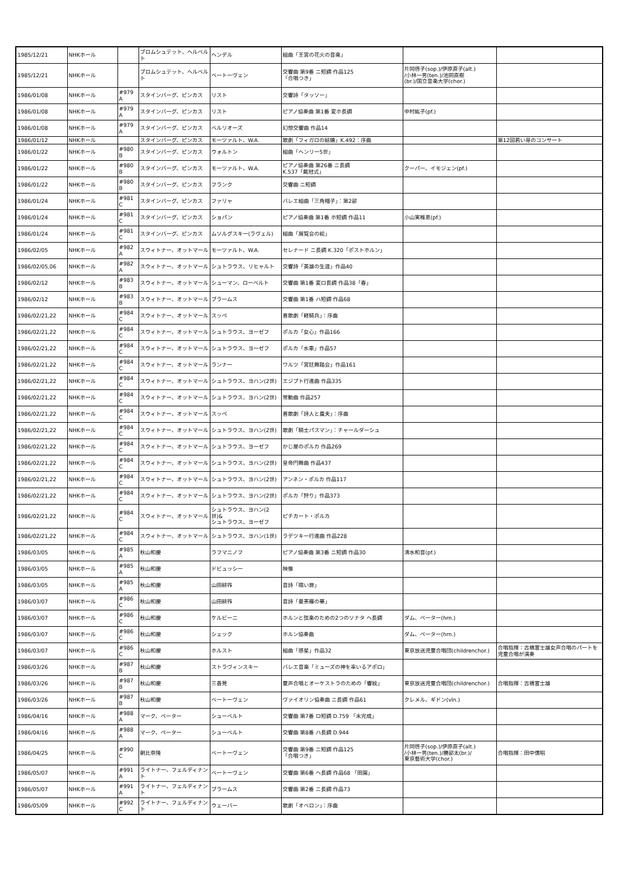| 1985/12/21 | NHKホール | | ブロムシュテット、ヘルベルト | ヘンデル | 組曲「王宮の花火の音楽」 | | |
| 1985/12/21 | NHKホール | | ブロムシュテット、ヘルベルト | ベートーヴェン | 交響曲 第9番 ニ短調 作品125 「合唱つき」 | 片岡啓子(sop.)/伊原直子(alt.) /小林一男(ten.)/池田直樹 (br.)/国立音楽大学(chor.) | |
| 1986/01/08 | NHKホール | #979 A | スタインバーグ、ピンカス | リスト | 交響詩「タッソー」 | | |
| 1986/01/08 | NHKホール | #979 A | スタインバーグ、ピンカス | リスト | ピアノ協奏曲 第1番 変ホ長調 | 中村紘子(pf.) | |
| 1986/01/08 | NHKホール | #979 A | スタインバーグ、ピンカス | ベルリオーズ | 幻想交響曲 作品14 | | |
| 1986/01/12 | NHKホール | | スタインバーグ、ピンカス | モーツァルト、W.A. | 歌劇「フィガロの結婚」K.492：序曲 | | 第12回若い芽のコンサート |
| 1986/01/22 | NHKホール | #980 B | スタインバーグ、ピンカス | ウォルトン | 組曲「ヘンリー5世」 | | |
| 1986/01/22 | NHKホール | #980 B | スタインバーグ、ピンカス | モーツァルト、W.A. | ピアノ協奏曲 第26番 ニ長調 K.537「戴冠式」 | クーパー、イモジェン(pf.) | |
| 1986/01/22 | NHKホール | #980 B | スタインバーグ、ピンカス | フランク | 交響曲 ニ短調 | | |
| 1986/01/24 | NHKホール | #981 C | スタインバーグ、ピンカス | ファリャ | バレエ組曲「三角帽子」：第2部 | | |
| 1986/01/24 | NHKホール | #981 C | スタインバーグ、ピンカス | ショパン | ピアノ協奏曲 第1番 ホ短調 作品11 | 小山実稚恵(pf.) | |
| 1986/01/24 | NHKホール | #981 C | スタインバーグ、ピンカス | ムソルグスキー(ラヴェル) | 組曲「展覧会の絵」 | | |
| 1986/02/05 | NHKホール | #982 A | スウィトナー、オットマール | モーツァルト、W.A. | セレナード ニ長調 K.320「ポストホルン」 | | |
| 1986/02/05,06 | NHKホール | #982 A | スウィトナー、オットマール | シュトラウス、リヒャルト | 交響詩「英雄の生涯」作品40 | | |
| 1986/02/12 | NHKホール | #983 B | スウィトナー、オットマール | シューマン、ローベルト | 交響曲 第1番 変ロ長調 作品38「春」 | | |
| 1986/02/12 | NHKホール | #983 B | スウィトナー、オットマール | ブラームス | 交響曲 第1番 ハ短調 作品68 | | |
| 1986/02/21,22 | NHKホール | #984 C | スウィトナー、オットマール | スッペ | 喜歌劇「軽騎兵」：序曲 | | |
| 1986/02/21,22 | NHKホール | #984 C | スウィトナー、オットマール | シュトラウス、ヨーゼフ | ポルカ「女心」作品166 | | |
| 1986/02/21,22 | NHKホール | #984 C | スウィトナー、オットマール | シュトラウス、ヨーゼフ | ポルカ「水車」作品57 | | |
| 1986/02/21,22 | NHKホール | #984 C | スウィトナー、オットマール | ランナー | ワルツ「宮廷舞踏会」作品161 | | |
| 1986/02/21,22 | NHKホール | #984 C | スウィトナー、オットマール | シュトラウス、ヨハン(2世) | エジプト行進曲 作品335 | | |
| 1986/02/21,22 | NHKホール | #984 C | スウィトナー、オットマール | シュトラウス、ヨハン(2世) | 常動曲 作品257 | | |
| 1986/02/21,22 | NHKホール | #984 C | スウィトナー、オットマール | スッペ | 喜歌劇「詩人と農夫」：序曲 | | |
| 1986/02/21,22 | NHKホール | #984 C | スウィトナー、オットマール | シュトラウス、ヨハン(2世) | 歌劇「騎士パスマン」：チャールダーシュ | | |
| 1986/02/21,22 | NHKホール | #984 C | スウィトナー、オットマール | シュトラウス、ヨーゼフ | かじ屋のポルカ 作品269 | | |
| 1986/02/21,22 | NHKホール | #984 C | スウィトナー、オットマール | シュトラウス、ヨハン(2世) | 皇帝円舞曲 作品437 | | |
| 1986/02/21,22 | NHKホール | #984 C | スウィトナー、オットマール | シュトラウス、ヨハン(2世) | アンネン・ポルカ 作品117 | | |
| 1986/02/21,22 | NHKホール | #984 C | スウィトナー、オットマール | シュトラウス、ヨハン(2世) | ポルカ「狩り」作品373 | | |
| 1986/02/21,22 | NHKホール | #984 C | スウィトナー、オットマール | シュトラウス、ヨハン(2世)& シュトラウス、ヨーゼフ | ピチカート・ポルカ | | |
| 1986/02/21,22 | NHKホール | #984 C | スウィトナー、オットマール | シュトラウス、ヨハン(1世) | ラデツキー行進曲 作品228 | | |
| 1986/03/05 | NHKホール | #985 A | 秋山和慶 | ラフマニノフ | ピアノ協奏曲 第3番 ニ短調 作品30 | 清水和音(pf.) | |
| 1986/03/05 | NHKホール | #985 A | 秋山和慶 | ドビュッシー | 映像 | | |
| 1986/03/05 | NHKホール | #985 A | 秋山和慶 | 山田耕筰 | 音詩「暗い扉」 | | |
| 1986/03/07 | NHKホール | #986 C | 秋山和慶 | 山田耕筰 | 音詩「曼荼羅の華」 | | |
| 1986/03/07 | NHKホール | #986 C | 秋山和慶 | ケルビーニ | ホルンと弦楽のための2つのソナタ ヘ長調 | ダム、ペーター(hrn.) | |
| 1986/03/07 | NHKホール | #986 C | 秋山和慶 | シェック | ホルン協奏曲 | ダム、ペーター(hrn.) | |
| 1986/03/07 | NHKホール | #986 C | 秋山和慶 | ホルスト | 組曲「惑星」作品32 | 東京放送児童合唱団(childrenchor.) | 合唱指揮：古橋富士雄女声合唱のパートを児童合唱が演奏 |
| 1986/03/26 | NHKホール | #987 B | 秋山和慶 | ストラヴィンスキー | バレエ音楽「ミューズの神を率いるアポロ」 | | |
| 1986/03/26 | NHKホール | #987 B | 秋山和慶 | 三善晃 | 童声合唱とオーケストラのための「響紋」 | 東京放送児童合唱団(childrenchor.) | 合唱指揮：古橋富士雄 |
| 1986/03/26 | NHKホール | #987 B | 秋山和慶 | ベートーヴェン | ヴァイオリン協奏曲 ニ長調 作品61 | クレメル、ギドン(vln.) | |
| 1986/04/16 | NHKホール | #988 A | マーク、ペーター | シューベルト | 交響曲 第7番 ロ短調 D.759 「未完成」 | | |
| 1986/04/16 | NHKホール | #988 A | マーク、ペーター | シューベルト | 交響曲 第8番 ハ長調 D.944 | | |
| 1986/04/25 | NHKホール | #990 C | 朝比奈隆 | ベートーヴェン | 交響曲 第9番 ニ短調 作品125 「合唱つき」 | 片岡啓子(sop.)/伊原直子(alt.) /小林一男(ten.)/勝部太(br.)/ 東京藝術大学(chor.) | 合唱指揮：田中信昭 |
| 1986/05/07 | NHKホール | #991 A | ライトナー、フェルディナント | ベートーヴェン | 交響曲 第6番 ヘ長調 作品68 「田園」 | | |
| 1986/05/07 | NHKホール | #991 A | ライトナー、フェルディナント | ブラームス | 交響曲 第2番 ニ長調 作品73 | | |
| 1986/05/09 | NHKホール | #992 C | ライトナー、フェルディナント | ウェーバー | 歌劇「オベロン」：序曲 | | |